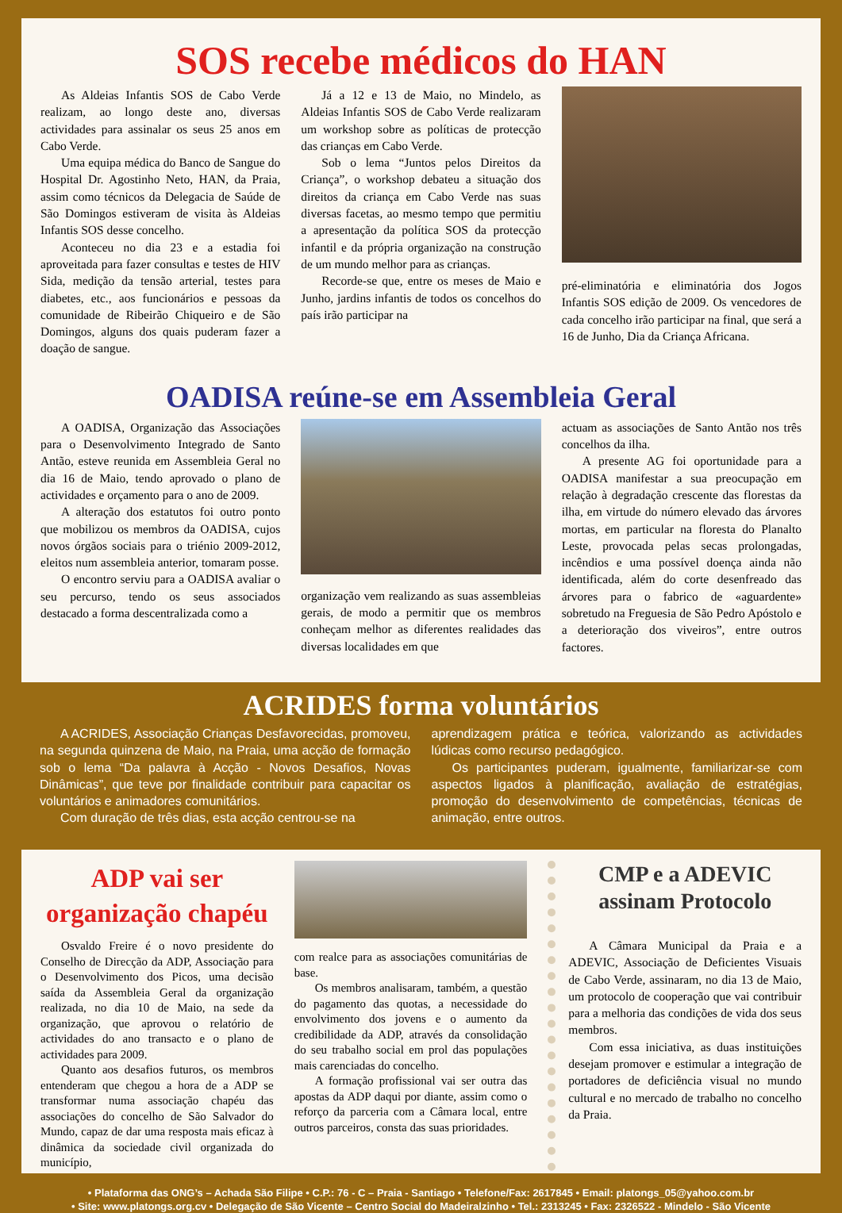SOS recebe médicos do HAN
As Aldeias Infantis SOS de Cabo Verde realizam, ao longo deste ano, diversas actividades para assinalar os seus 25 anos em Cabo Verde.
Uma equipa médica do Banco de Sangue do Hospital Dr. Agostinho Neto, HAN, da Praia, assim como técnicos da Delegacia de Saúde de São Domingos estiveram de visita às Aldeias Infantis SOS desse concelho.
Aconteceu no dia 23 e a estadia foi aproveitada para fazer consultas e testes de HIV Sida, medição da tensão arterial, testes para diabetes, etc., aos funcionários e pessoas da comunidade de Ribeirão Chiqueiro e de São Domingos, alguns dos quais puderam fazer a doação de sangue.
Já a 12 e 13 de Maio, no Mindelo, as Aldeias Infantis SOS de Cabo Verde realizaram um workshop sobre as políticas de protecção das crianças em Cabo Verde.
Sob o lema “Juntos pelos Direitos da Criança”, o workshop debateu a situação dos direitos da criança em Cabo Verde nas suas diversas facetas, ao mesmo tempo que permitiu a apresentação da política SOS da protecção infantil e da própria organização na construção de um mundo melhor para as crianças.
Recorde-se que, entre os meses de Maio e Junho, jardins infantis de todos os concelhos do país irão participar na
pré-eliminatória e eliminatória dos Jogos Infantis SOS edição de 2009. Os vencedores de cada concelho irão participar na final, que será a 16 de Junho, Dia da Criança Africana.
OADISA reúne-se em Assembleia Geral
A OADISA, Organização das Associações para o Desenvolvimento Integrado de Santo Antão, esteve reunida em Assembleia Geral no dia 16 de Maio, tendo aprovado o plano de actividades e orçamento para o ano de 2009.
A alteração dos estatutos foi outro ponto que mobilizou os membros da OADISA, cujos novos órgãos sociais para o triénio 2009-2012, eleitos num assembleia anterior, tomaram posse.
O encontro serviu para a OADISA avaliar o seu percurso, tendo os seus associados destacado a forma descentralizada como a
organização vem realizando as suas assembleias gerais, de modo a permitir que os membros conheçam melhor as diferentes realidades das diversas localidades em que
actuam as associações de Santo Antão nos três concelhos da ilha.
A presente AG foi oportunidade para a OADISA manifestar a sua preocupação em relação à degradação crescente das florestas da ilha, em virtude do número elevado das árvores mortas, em particular na floresta do Planalto Leste, provocada pelas secas prolongadas, incêndios e uma possível doença ainda não identificada, além do corte desenfreado das árvores para o fabrico de «aguardente» sobretudo na Freguesia de São Pedro Apóstolo e a deterioração dos viveiros”, entre outros factores.
ACRIDES forma voluntários
A ACRIDES, Associação Crianças Desfavorecidas, promoveu, na segunda quinzena de Maio, na Praia, uma acção de formação sob o lema “Da palavra à Acção - Novos Desafios, Novas Dinâmicas”, que teve por finalidade contribuir para capacitar os voluntários e animadores comunitários.
Com duração de três dias, esta acção centrou-se na
aprendizagem prática e teórica, valorizando as actividades lúdicas como recurso pedagógico.
Os participantes puderam, igualmente, familiarizar-se com aspectos ligados à planificação, avaliação de estratégias, promoção do desenvolvimento de competências, técnicas de animação, entre outros.
ADP vai ser organização chapéu
Osvaldo Freire é o novo presidente do Conselho de Direcção da ADP, Associação para o Desenvolvimento dos Picos, uma decisão saída da Assembleia Geral da organização realizada, no dia 10 de Maio, na sede da organização, que aprovou o relatório de actividades do ano transacto e o plano de actividades para 2009.
Quanto aos desafios futuros, os membros entenderam que chegou a hora de a ADP se transformar numa associação chapéu das associações do concelho de São Salvador do Mundo, capaz de dar uma resposta mais eficaz à dinâmica da sociedade civil organizada do município,
com realce para as associações comunitárias de base.
Os membros analisaram, também, a questão do pagamento das quotas, a necessidade do envolvimento dos jovens e o aumento da credibilidade da ADP, através da consolidação do seu trabalho social em prol das populações mais carenciadas do concelho.
A formação profissional vai ser outra das apostas da ADP daqui por diante, assim como o reforço da parceria com a Câmara local, entre outros parceiros, consta das suas prioridades.
CMP e a ADEVIC assinam Protocolo
A Câmara Municipal da Praia e a ADEVIC, Associação de Deficientes Visuais de Cabo Verde, assinaram, no dia 13 de Maio, um protocolo de cooperação que vai contribuir para a melhoria das condições de vida dos seus membros.
Com essa iniciativa, as duas instituições desejam promover e estimular a integração de portadores de deficiência visual no mundo cultural e no mercado de trabalho no concelho da Praia.
• Plataforma das ONG’s – Achada São Filipe • C.P.: 76 - C – Praia - Santiago • Telefone/Fax: 2617845 • Email: platongs_05@yahoo.com.br
• Site: www.platongs.org.cv • Delegação de São Vicente – Centro Social do Madeiralzinho • Tel.: 2313245 • Fax: 2326522 - Mindelo - São Vicente